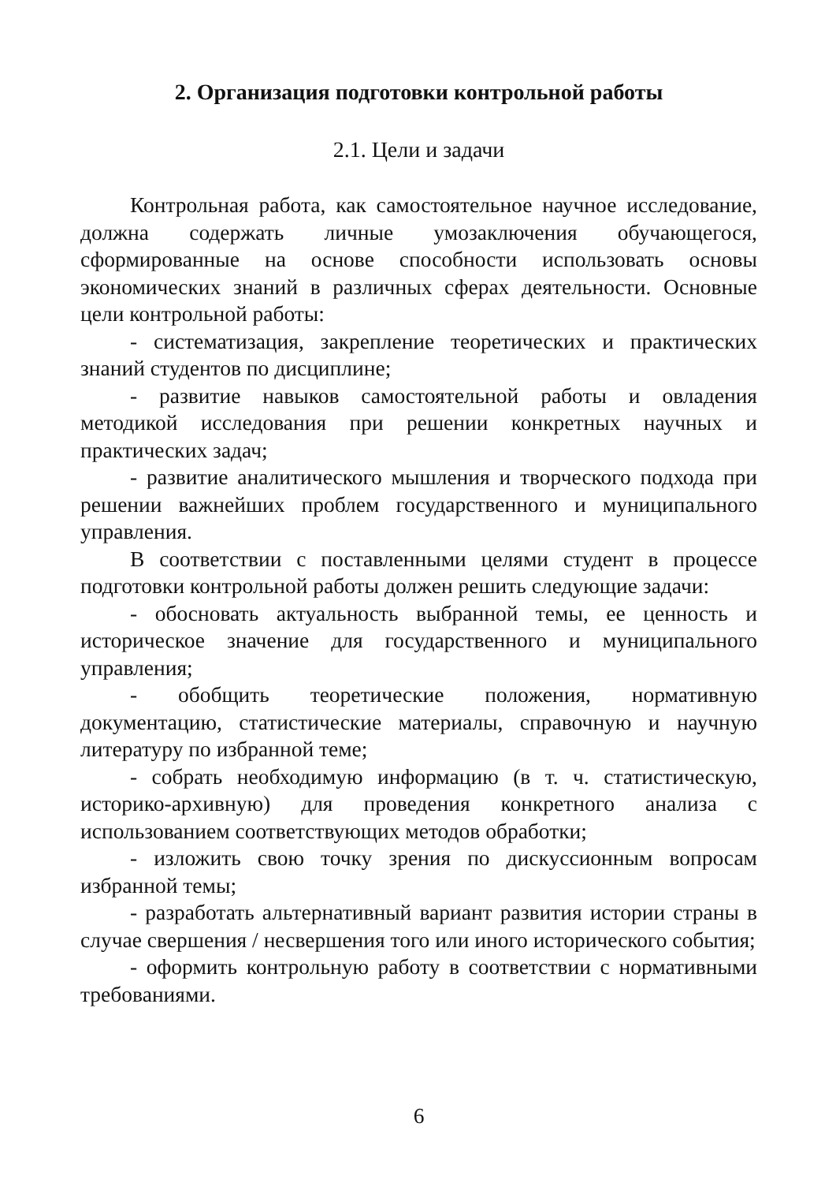2. Организация подготовки контрольной работы
2.1. Цели и задачи
Контрольная работа, как самостоятельное научное исследование, должна содержать личные умозаключения обучающегося, сформированные на основе способности использовать основы экономических знаний в различных сферах деятельности. Основные цели контрольной работы:
- систематизация, закрепление теоретических и практических знаний студентов по дисциплине;
- развитие навыков самостоятельной работы и овладения методикой исследования при решении конкретных научных и практических задач;
- развитие аналитического мышления и творческого подхода при решении важнейших проблем государственного и муниципального управления.
В соответствии с поставленными целями студент в процессе подготовки контрольной работы должен решить следующие задачи:
- обосновать актуальность выбранной темы, ее ценность и историческое значение для государственного и муниципального управления;
- обобщить теоретические положения, нормативную документацию, статистические материалы, справочную и научную литературу по избранной теме;
- собрать необходимую информацию (в т. ч. статистическую, историко-архивную) для проведения конкретного анализа с использованием соответствующих методов обработки;
- изложить свою точку зрения по дискуссионным вопросам избранной темы;
- разработать альтернативный вариант развития истории страны в случае свершения / несвершения того или иного исторического события;
- оформить контрольную работу в соответствии с нормативными требованиями.
6